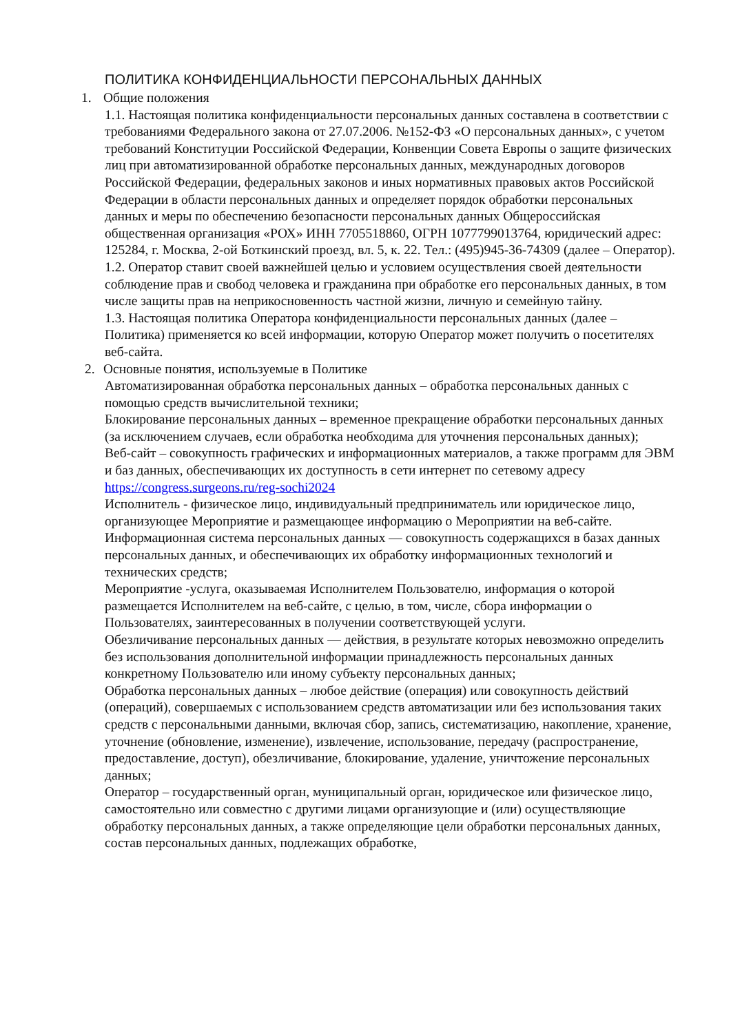ПОЛИТИКА КОНФИДЕНЦИАЛЬНОСТИ ПЕРСОНАЛЬНЫХ ДАННЫХ
1. Общие положения
1.1. Настоящая политика конфиденциальности персональных данных составлена в соответствии с требованиями Федерального закона от 27.07.2006. №152-ФЗ «О персональных данных», с учетом требований Конституции Российской Федерации, Конвенции Совета Европы о защите физических лиц при автоматизированной обработке персональных данных, международных договоров Российской Федерации, федеральных законов и иных нормативных правовых актов Российской Федерации в области персональных данных и определяет порядок обработки персональных данных и меры по обеспечению безопасности персональных данных Общероссийская общественная организация «РОХ» ИНН 7705518860, ОГРН 1077799013764, юридический адрес: 125284, г. Москва, 2-ой Боткинский проезд, вл. 5, к. 22. Тел.: (495)945-36-74309 (далее – Оператор).
1.2. Оператор ставит своей важнейшей целью и условием осуществления своей деятельности соблюдение прав и свобод человека и гражданина при обработке его персональных данных, в том числе защиты прав на неприкосновенность частной жизни, личную и семейную тайну.
1.3. Настоящая политика Оператора конфиденциальности персональных данных (далее – Политика) применяется ко всей информации, которую Оператор может получить о посетителях веб-сайта.
2. Основные понятия, используемые в Политике
Автоматизированная обработка персональных данных – обработка персональных данных с помощью средств вычислительной техники;
Блокирование персональных данных – временное прекращение обработки персональных данных (за исключением случаев, если обработка необходима для уточнения персональных данных);
Веб-сайт – совокупность графических и информационных материалов, а также программ для ЭВМ и баз данных, обеспечивающих их доступность в сети интернет по сетевому адресу https://congress.surgeons.ru/reg-sochi2024
Исполнитель - физическое лицо, индивидуальный предприниматель или юридическое лицо, организующее Мероприятие и размещающее информацию о Мероприятии на веб-сайте.
Информационная система персональных данных — совокупность содержащихся в базах данных персональных данных, и обеспечивающих их обработку информационных технологий и технических средств;
Мероприятие -услуга, оказываемая Исполнителем Пользователю, информация о которой размещается Исполнителем на веб-сайте, с целью, в том, числе, сбора информации о Пользователях, заинтересованных в получении соответствующей услуги.
Обезличивание персональных данных — действия, в результате которых невозможно определить без использования дополнительной информации принадлежность персональных данных конкретному Пользователю или иному субъекту персональных данных;
Обработка персональных данных – любое действие (операция) или совокупность действий (операций), совершаемых с использованием средств автоматизации или без использования таких средств с персональными данными, включая сбор, запись, систематизацию, накопление, хранение, уточнение (обновление, изменение), извлечение, использование, передачу (распространение, предоставление, доступ), обезличивание, блокирование, удаление, уничтожение персональных данных;
Оператор – государственный орган, муниципальный орган, юридическое или физическое лицо, самостоятельно или совместно с другими лицами организующие и (или) осуществляющие обработку персональных данных, а также определяющие цели обработки персональных данных, состав персональных данных, подлежащих обработке,